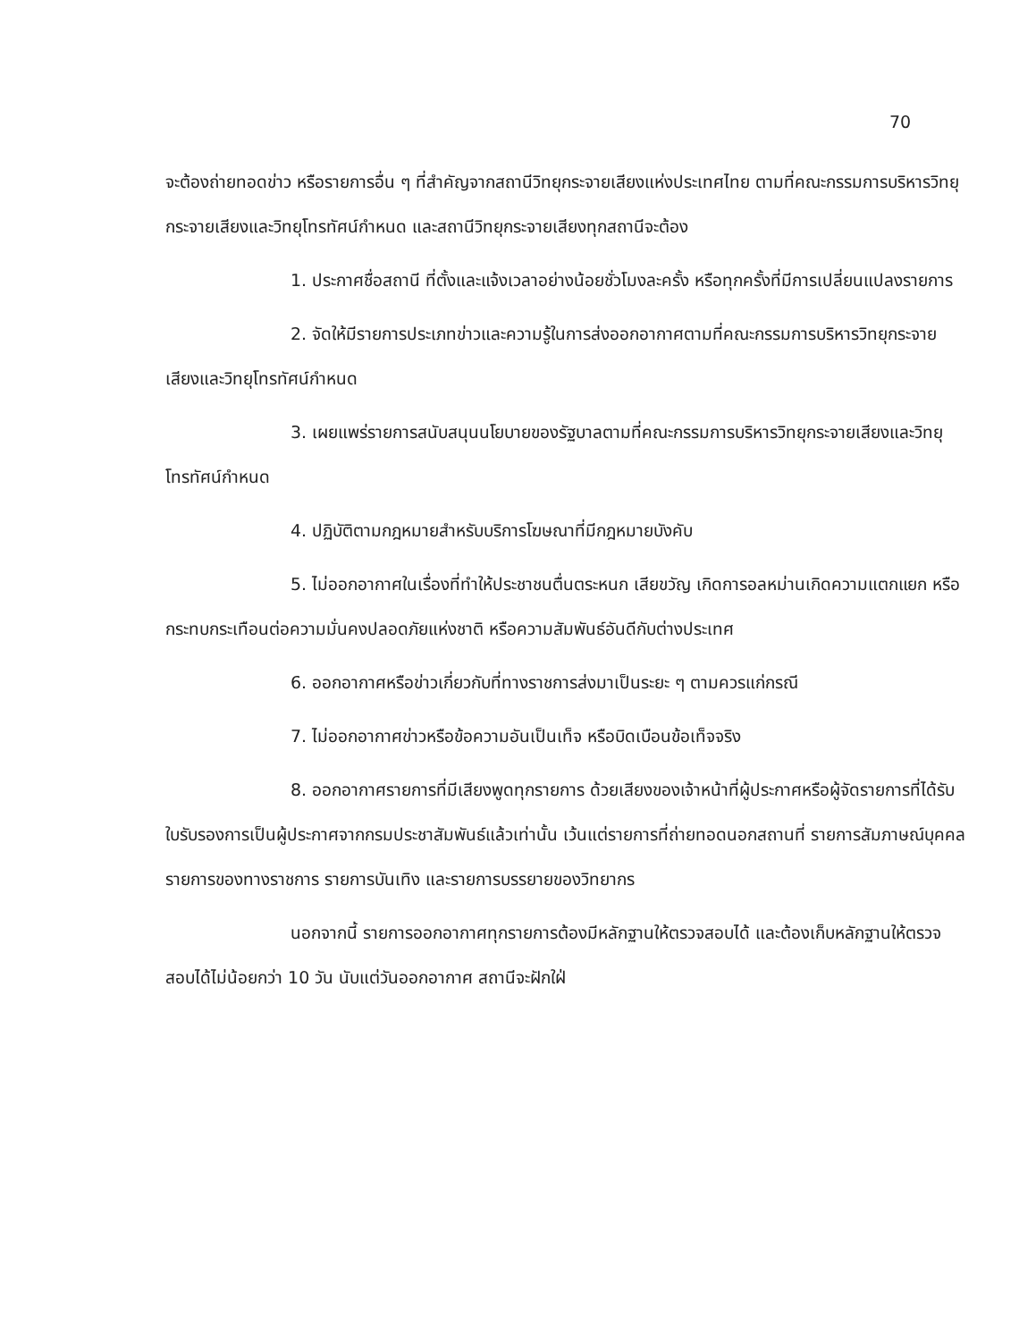70
จะต้องถ่ายทอดข่าว หรือรายการอื่น ๆ ที่สำคัญจากสถานีวิทยุกระจายเสียงแห่งประเทศไทย ตามที่คณะกรรมการบริหารวิทยุกระจายเสียงและวิทยุโทรทัศน์กำหนด และสถานีวิทยุกระจายเสียงทุกสถานีจะต้อง
1. ประกาศชื่อสถานี ที่ตั้งและแจ้งเวลาอย่างน้อยชั่วโมงละครั้ง หรือทุกครั้งที่มีการเปลี่ยนแปลงรายการ
2. จัดให้มีรายการประเภทข่าวและความรู้ในการส่งออกอากาศตามที่คณะกรรมการบริหารวิทยุกระจายเสียงและวิทยุโทรทัศน์กำหนด
3. เผยแพร่รายการสนับสนุนนโยบายของรัฐบาลตามที่คณะกรรมการบริหารวิทยุกระจายเสียงและวิทยุโทรทัศน์กำหนด
4. ปฏิบัติตามกฎหมายสำหรับบริการโฆษณาที่มีกฎหมายบังคับ
5. ไม่ออกอากาศในเรื่องที่ทำให้ประชาชนตื่นตระหนก เสียขวัญ เกิดการอลหม่านเกิดความแตกแยก หรือกระทบกระเทือนต่อความมั่นคงปลอดภัยแห่งชาติ หรือความสัมพันธ์อันดีกับต่างประเทศ
6. ออกอากาศหรือข่าวเกี่ยวกับที่ทางราชการส่งมาเป็นระยะ ๆ ตามควรแก่กรณี
7. ไม่ออกอากาศข่าวหรือข้อความอันเป็นเท็จ หรือบิดเบือนข้อเท็จจริง
8. ออกอากาศรายการที่มีเสียงพูดทุกรายการ ด้วยเสียงของเจ้าหน้าที่ผู้ประกาศหรือผู้จัดรายการที่ได้รับใบรับรองการเป็นผู้ประกาศจากกรมประชาสัมพันธ์แล้วเท่านั้น เว้นแต่รายการที่ถ่ายทอดนอกสถานที่ รายการสัมภาษณ์บุคคล รายการของทางราชการ รายการบันเทิง และรายการบรรยายของวิทยากร
นอกจากนี้ รายการออกอากาศทุกรายการต้องมีหลักฐานให้ตรวจสอบได้ และต้องเก็บหลักฐานให้ตรวจสอบได้ไม่น้อยกว่า 10 วัน นับแต่วันออกอากาศ สถานีจะฝักใฝ่